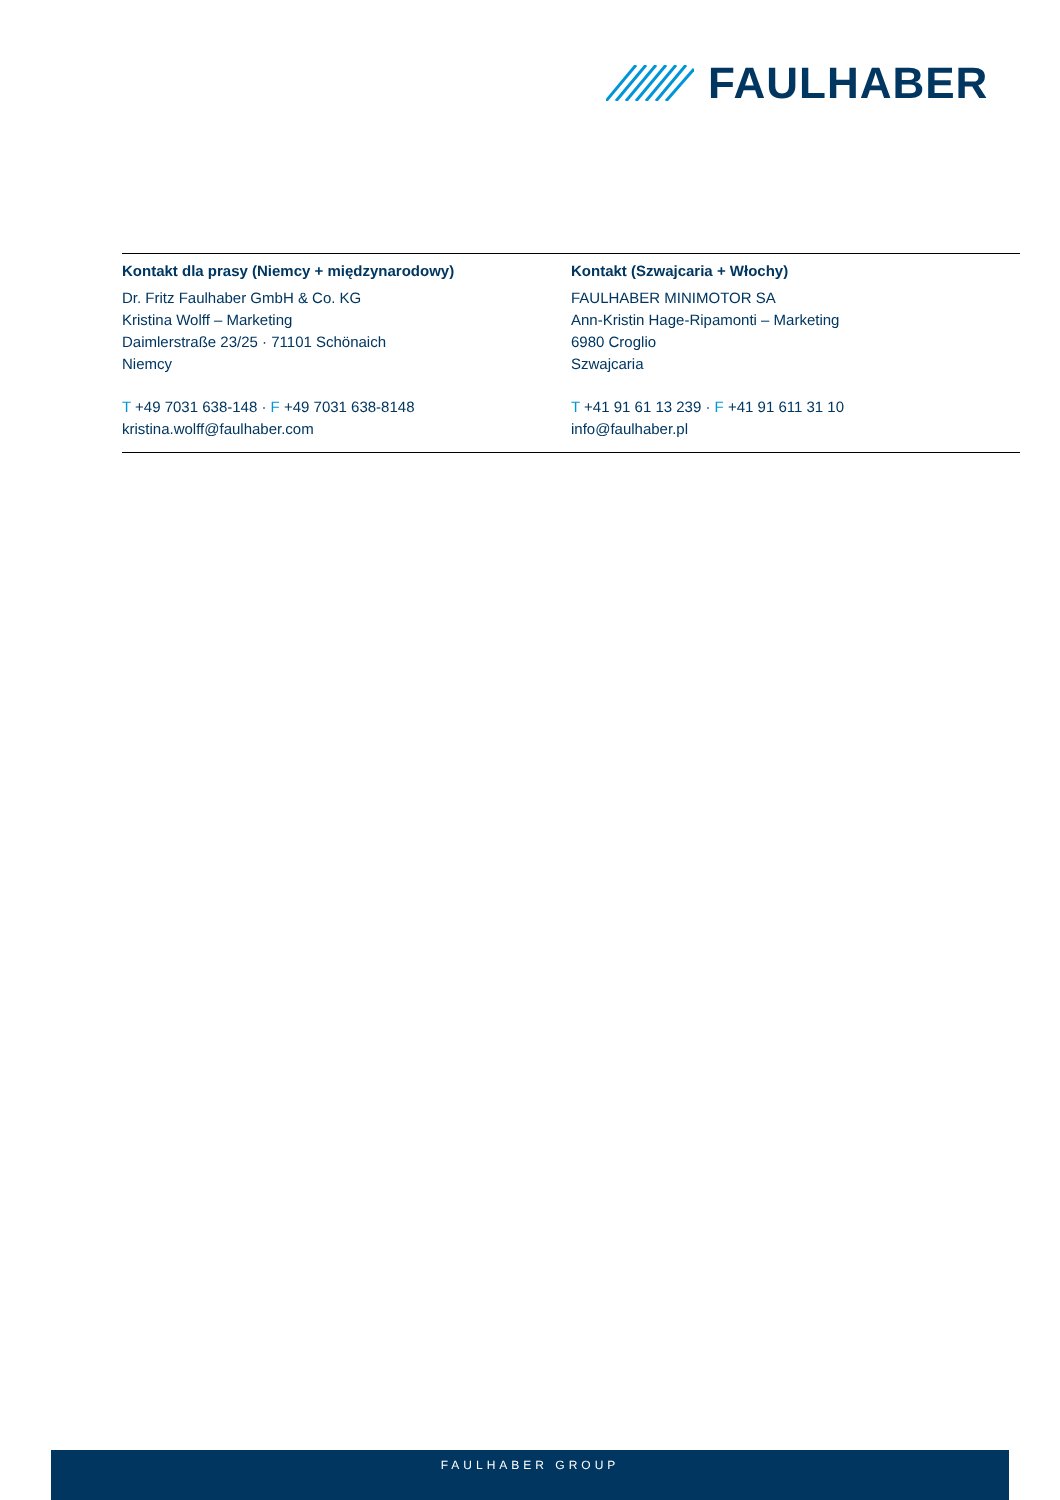FAULHABER
Kontakt dla prasy (Niemcy + międzynarodowy)
Dr. Fritz Faulhaber GmbH & Co. KG
Kristina Wolff – Marketing
Daimlerstraße 23/25 · 71101 Schönaich
Niemcy
T +49 7031 638-148 · F +49 7031 638-8148
kristina.wolff@faulhaber.com
Kontakt (Szwajcaria + Włochy)
FAULHABER MINIMOTOR SA
Ann-Kristin Hage-Ripamonti – Marketing
6980 Croglio
Szwajcaria
T +41 91 61 13 239 · F +41 91 611 31 10
info@faulhaber.pl
FAULHABER GROUP